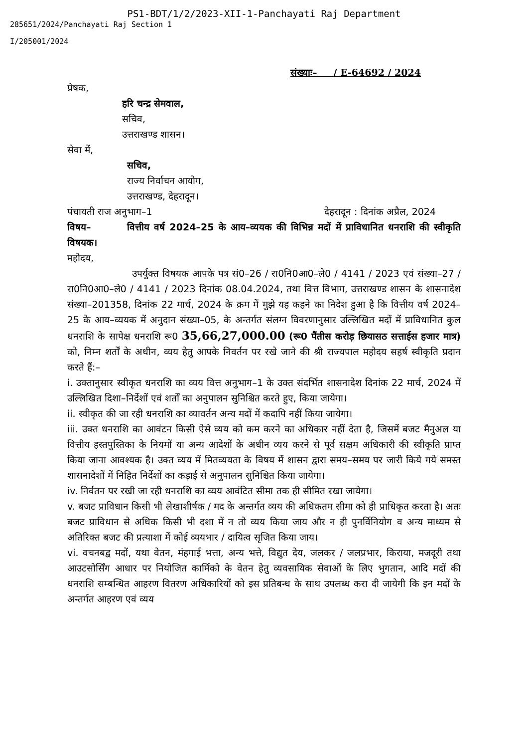PS1-BDT/1/2/2023-XII-1-Panchayati Raj Department
285651/2024/Panchayati Raj Section 1
I/205001/2024
संख्याः– / E-64692 / 2024
प्रेषक,
हरि चन्द्र सेमवाल,
सचिव,
उत्तराखण्ड शासन।
सेवा में,
सचिव,
राज्य निर्वाचन आयोग,
उत्तराखण्ड, देहरादून।
पंचायती राज अनुभाग–1 देहरादून : दिनांक अप्रैल, 2024
विषय– वित्तीय वर्ष 2024–25 के आय–व्ययक की विभिन्न मदों में प्राविधानित धनराशि की स्वीकृति विषयक।
महोदय,
उपर्युक्त विषयक आपके पत्र सं0–26 / रा0नि0आ0–ले0 / 4141 / 2023 एवं संख्या–27 / रा0नि0आ0–ले0 / 4141 / 2023 दिनांक 08.04.2024, तथा वित्त विभाग, उत्तराखण्ड शासन के शासनादेश संख्या–201358, दिनांक 22 मार्च, 2024 के क्रम में मुझे यह कहने का निदेश हुआ है कि वित्तीय वर्ष 2024–25 के आय–व्ययक में अनुदान संख्या–05, के अन्तर्गत संलग्न विवरणानुसार उल्लिखित मदों में प्राविधानित कुल धनराशि के सापेक्ष धनराशि रू0 35,66,27,000.00 (रू0 पैंतीस करोड़ छियासठ सत्ताईस हजार मात्र) को, निम्न शर्तों के अधीन, व्यय हेतु आपके निवर्तन पर रखे जाने की श्री राज्यपाल महोदय सहर्ष स्वीकृति प्रदान करते हैं:–
i. उक्तानुसार स्वीकृत धनराशि का व्यय वित्त अनुभाग–1 के उक्त संदर्भित शासनादेश दिनांक 22 मार्च, 2024 में उल्लिखित दिशा–निर्देशों एवं शर्तों का अनुपालन सुनिश्चित करते हुए, किया जायेगा।
ii. स्वीकृत की जा रही धनराशि का व्यावर्तन अन्य मदों में कदापि नहीं किया जायेगा।
iii. उक्त धनराशि का आवंटन किसी ऐसे व्यय को कम करने का अधिकार नहीं देता है, जिसमें बजट मैनुअल या वित्तीय हस्तपुस्तिका के नियमों या अन्य आदेशों के अधीन व्यय करने से पूर्व सक्षम अधिकारी की स्वीकृति प्राप्त किया जाना आवश्यक है। उक्त व्यय में मितव्ययता के विषय में शासन द्वारा समय–समय पर जारी किये गये समस्त शासनादेशों में निहित निर्देशों का कड़ाई से अनुपालन सुनिश्चित किया जायेगा।
iv. निर्वतन पर रखी जा रही धनराशि का व्यय आवंटित सीमा तक ही सीमित रखा जायेगा।
v. बजट प्राविधान किसी भी लेखाशीर्षक / मद के अन्तर्गत व्यय की अधिकतम सीमा को ही प्राधिकृत करता है। अतः बजट प्राविधान से अधिक किसी भी दशा में न तो व्यय किया जाय और न ही पुनर्विनियोग व अन्य माध्यम से अतिरिक्त बजट की प्रत्याशा में कोई व्ययभार / दायित्व सृजित किया जाय।
vi. वचनबद्व मदों, यथा वेतन, मंहगाई भत्ता, अन्य भत्ते, विद्युत देय, जलकर / जलप्रभार, किराया, मजदूरी तथा आउटसोर्सिंग आधार पर नियोजित कार्मिको के वेतन हेतु व्यवसायिक सेवाओं के लिए भुगतान, आदि मदों की धनराशि सम्बन्धित आहरण वितरण अधिकारियों को इस प्रतिबन्ध के साथ उपलब्ध करा दी जायेगी कि इन मदों के अन्तर्गत आहरण एवं व्यय